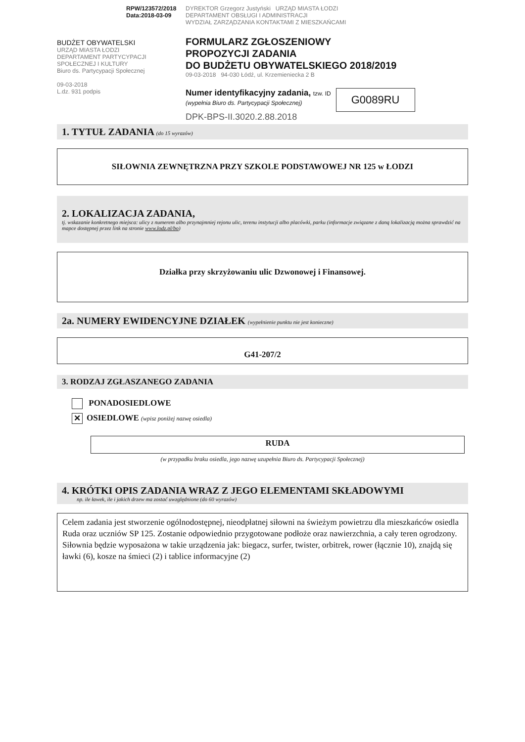RPW/123572/2018
Data:2018-03-09
BUDŻET OBYWATELSKI
URZĄD MIASTA ŁODZI
DEPARTAMENT PARTYCYPACJI SPOŁECZNEJ I KULTURY
Biuro ds. Partycypacji Społecznej
09-03-2018
L.dz. 931 podpis
DYREKTOR Grzegorz Justyński URZĄD MIASTA ŁODZI
DEPARTAMENT OBSŁUGI I ADMINISTRACJI
WYDZIAŁ ZARZĄDZANIA KONTAKTAMI Z MIESZKAŃCAMI
FORMULARZ ZGŁOSZENIOWY
PROPOZYCJI ZADANIA
DO BUDŻETU OBYWATELSKIEGO 2018/2019
09-03-2018 94-030 Łódź, ul. Krzemieniecka 2 B
Numer identyfikacyjny zadania, tzw. ID
(wypełnia Biuro ds. Partycypacji Społecznej)
G0089RU
DPK-BPS-II.3020.2.88.2018
1. TYTUŁ ZADANIA (do 15 wyrazów)
SIŁOWNIA ZEWNĘTRZNA PRZY SZKOLE PODSTAWOWEJ NR 125 w ŁODZI
2. LOKALIZACJA ZADANIA,
tj. wskazanie konkretnego miejsca: ulicy z numerem albo przynajmniej rejonu ulic, terenu instytucji albo placówki, parku (informacje związane z daną lokalizacją można sprawdzić na mapce dostępnej przez link na stronie www.lodz.pl/bo)
Działka przy skrzyżowaniu ulic Dzwonowej i Finansowej.
2a. NUMERY EWIDENCYJNE DZIAŁEK (wypełnienie punktu nie jest konieczne)
G41-207/2
3. RODZAJ ZGŁASZANEGO ZADANIA
PONADOSIEDLOWE
✕ OSIEDLOWE (wpisz poniżej nazwę osiedla)
RUDA
(w przypadku braku osiedla, jego nazwę uzupełnia Biuro ds. Partycypacji Społecznej)
4. KRÓTKI OPIS ZADANIA WRAZ Z JEGO ELEMENTAMI SKŁADOWYMI
np. ile ławek, ile i jakich drzew ma zostać uwzględnione (do 60 wyrazów)
Celem zadania jest stworzenie ogólnodostępnej, nieodpłatnej siłowni na świeżym powietrzu dla mieszkańców osiedla Ruda oraz uczniów SP 125. Zostanie odpowiednio przygotowane podłoże oraz nawierzchnia, a cały teren ogrodzony. Siłownia będzie wyposażona w takie urządzenia jak: biegacz, surfer, twister, orbitrek, rower (łącznie 10), znajdą się ławki (6), kosze na śmieci (2) i tablice informacyjne (2)